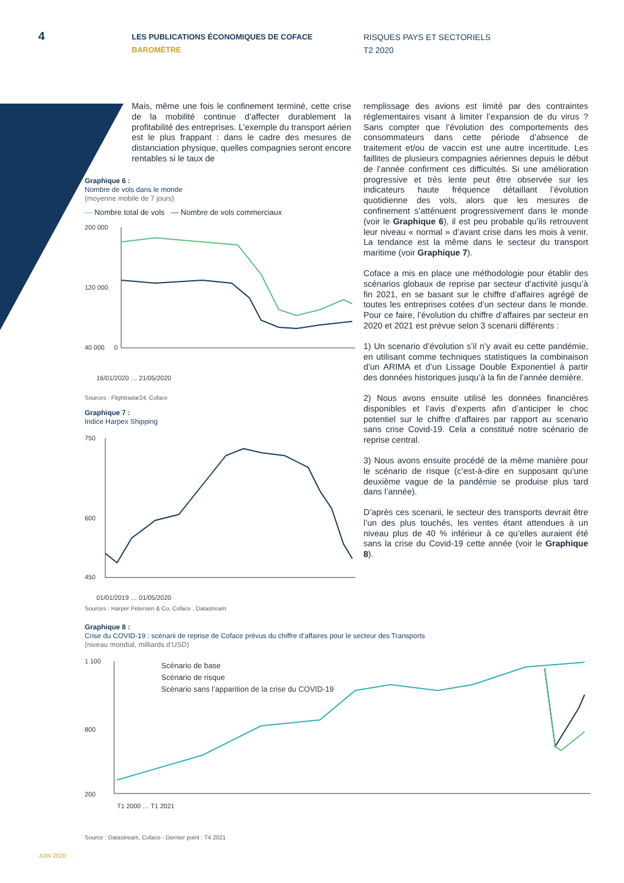4
LES PUBLICATIONS ÉCONOMIQUES DE COFACE
BAROMÈTRE
RISQUES PAYS ET SECTORIELS
T2 2020
Mais, même une fois le confinement terminé, cette crise de la mobilité continue d’affecter durablement la profitabilité des entreprises. L’exemple du transport aérien est le plus frappant : dans le cadre des mesures de distanciation physique, quelles compagnies seront encore rentables si le taux de
remplissage des avions est limité par des contraintes réglementaires visant à limiter l’expansion de du virus ? Sans compter que l’évolution des comportements des consommateurs dans cette période d’absence de traitement et/ou de vaccin est une autre incertitude. Les faillites de plusieurs compagnies aériennes depuis le début de l’année confirment ces difficultés. Si une amélioration progressive et très lente peut être observée sur les indicateurs haute fréquence détaillant l’évolution quotidienne des vols, alors que les mesures de confinement s’atténuent progressivement dans le monde (voir le Graphique 6), il est peu probable qu’ils retrouvent leur niveau « normal » d’avant crise dans les mois à venir. La tendance est la même dans le secteur du transport maritime (voir Graphique 7).
Coface a mis en place une méthodologie pour établir des scénarios globaux de reprise par secteur d’activité jusqu’à fin 2021, en se basant sur le chiffre d’affaires agrégé de toutes les entreprises cotées d’un secteur dans le monde. Pour ce faire, l’évolution du chiffre d’affaires par secteur en 2020 et 2021 est prévue selon 3 scenarii différents :
1) Un scenario d’évolution s’il n’y avait eu cette pandémie, en utilisant comme techniques statistiques la combinaison d’un ARIMA et d’un Lissage Double Exponentiel à partir des données historiques jusqu’à la fin de l’année dernière.
2) Nous avons ensuite utilisé les données financières disponibles et l’avis d’experts afin d’anticiper le choc potentiel sur le chiffre d’affaires par rapport au scenario sans crise Covid-19. Cela a constitué notre scénario de reprise central.
3) Nous avons ensuite procédé de la même manière pour le scénario de risque (c’est-à-dire en supposant qu’une deuxième vague de la pandémie se produise plus tard dans l’année).
D’après ces scenarii, le secteur des transports devrait être l’un des plus touchés, les ventes étant attendues à un niveau plus de 40 % inférieur à ce qu’elles auraient été sans la crise du Covid-19 cette année (voir le Graphique 8).
Graphique 6 :
Nombre de vols dans le monde
(moyenne mobile de 7 jours)
— Nombre total de vols — Nombre de vols commerciaux
200 000
120 000
40 000
0
16/01/2020 … 21/05/2020
Sources : Flightradar24, Coface
Graphique 7 :
Indice Harpex Shipping
750
600
450
01/01/2019 … 01/05/2020
Sources : Harper Petersen & Co, Coface , Datastream
Graphique 8 :
Crise du COVID-19 : scénarii de reprise de Coface prévus du chiffre d’affaires pour le secteur des Transports
(niveau mondial, milliards d’USD)
1 100
800
200
Scénario de base
Scénario de risque
Scénario sans l’apparition de la crise du COVID-19
T1 2000 … T1 2021
Source : Datastream, Coface - Dernier point : T4 2021
JUIN 2020